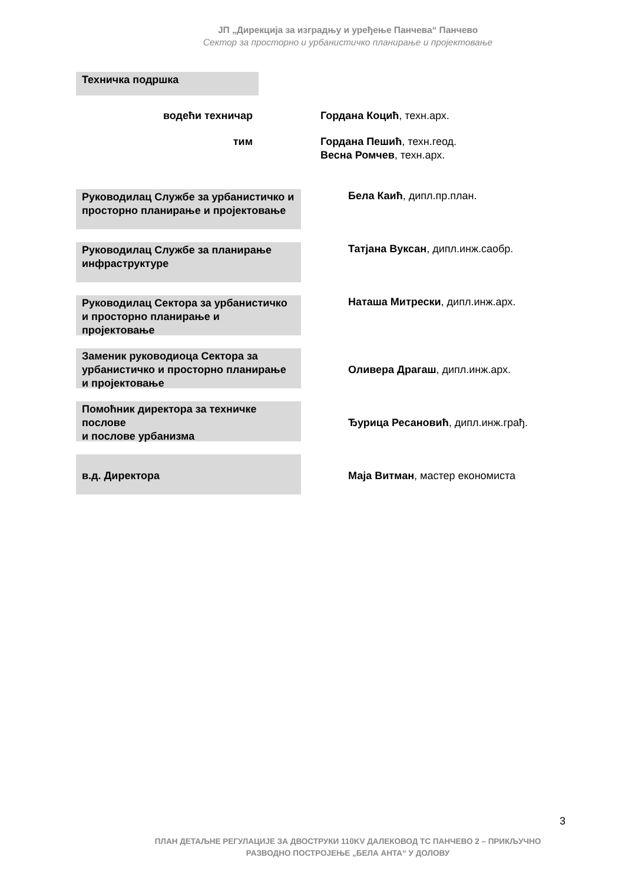ЈП „Дирекција за изградњу и уређење Панчева“ Панчево
Сектор за просторно и урбанистичко планирање и пројектовање
Техничка подршка
водећи техничар Гордана Коцић, техн.арх.
тим Гордана Пешић, техн.геод.
Весна Ромчев, техн.арх.
Руководилац Службе за урбанистичко и просторно планирање и пројектовање
Бела Каић, дипл.пр.план.
Руководилац Службе за планирање инфраструктуре
Татјана Вуксан, дипл.инж.саобр.
Руководилац Сектора за урбанистичко и просторно планирање и пројектовање
Наташа Митрески, дипл.инж.арх.
Заменик руководиоца Сектора за урбанистичко и просторно планирање и пројектовање
Оливера Драгаш, дипл.инж.арх.
Помоћник директора за техничке послове
и послове урбанизма
Ђурица Ресановић, дипл.инж.грађ.
в.д. Директора
Маја Витман, мастер економиста
3
ПЛАН ДЕТАЉНЕ РЕГУЛАЦИЈЕ ЗА ДВОСТРУКИ 110KV ДАЛЕКОВОД ТС ПАНЧЕВО 2 – ПРИКЉУЧНО
РАЗВОДНО ПОСТРОЈЕЊЕ „БЕЛА АНТА“ У ДОЛОВУ